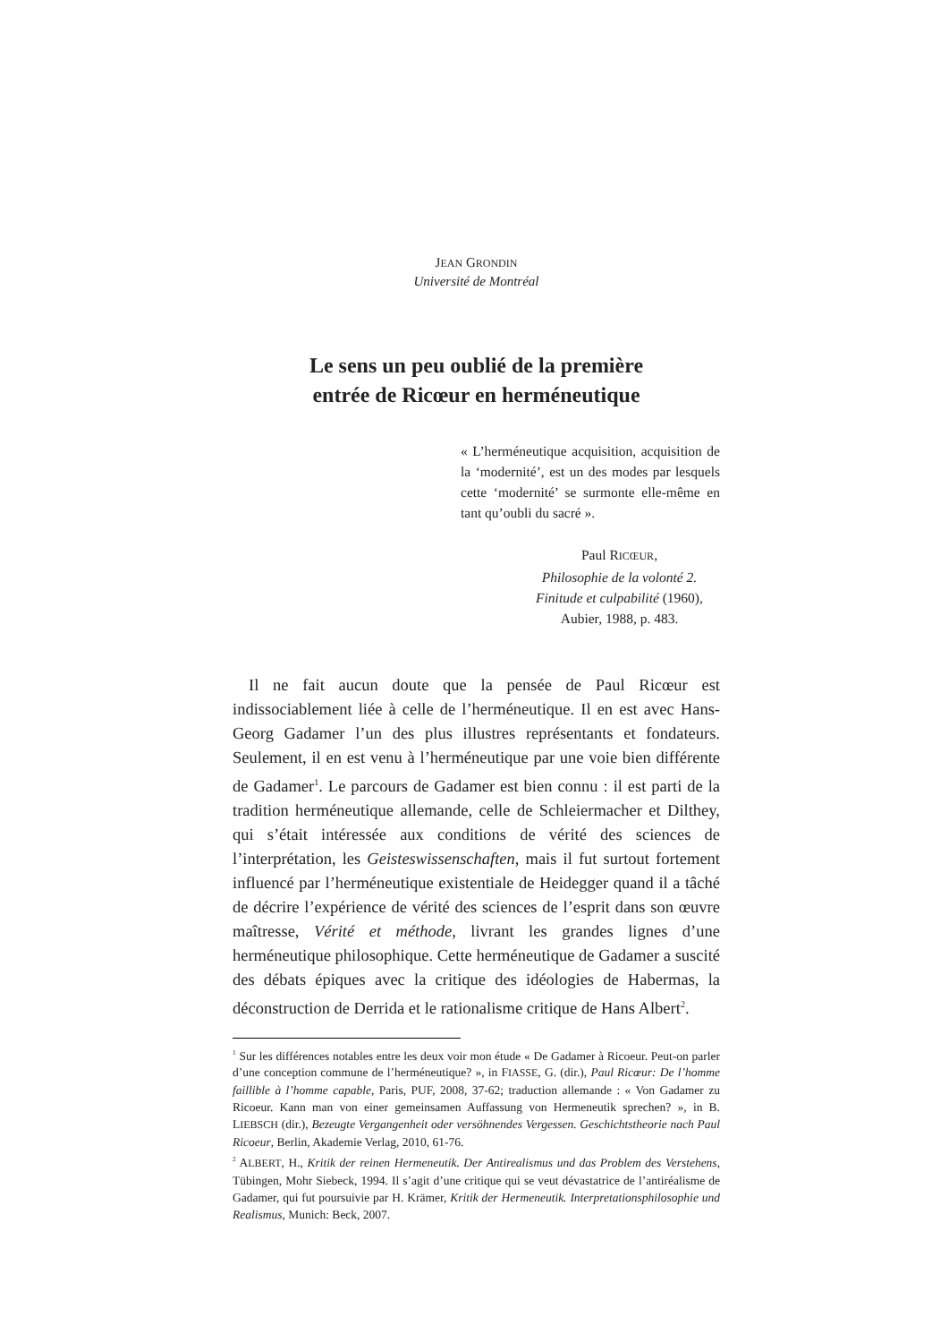JEAN GRONDIN
Université de Montréal
Le sens un peu oublié de la première
entrée de Ricœur en herméneutique
« L’herméneutique acquisition, acquisition de la ‘modernité’, est un des modes par lesquels cette ‘modernité’ se surmonte elle-même en tant qu’oubli du sacré ».
Paul RICŒUR,
Philosophie de la volonté 2.
Finitude et culpabilité (1960),
Aubier, 1988, p. 483.
Il ne fait aucun doute que la pensée de Paul Ricœur est indissociablement liée à celle de l’herméneutique. Il en est avec Hans-Georg Gadamer l’un des plus illustres représentants et fondateurs. Seulement, il en est venu à l’herméneutique par une voie bien différente de Gadamer<sup>1</sup>. Le parcours de Gadamer est bien connu : il est parti de la tradition herméneutique allemande, celle de Schleiermacher et Dilthey, qui s’était intéressée aux conditions de vérité des sciences de l’interprétation, les Geisteswissenschaften, mais il fut surtout fortement influencé par l’herméneutique existentiale de Heidegger quand il a tâché de décrire l’expérience de vérité des sciences de l’esprit dans son œuvre maîtresse, Vérité et méthode, livrant les grandes lignes d’une herméneutique philosophique. Cette herméneutique de Gadamer a suscité des débats épiques avec la critique des idéologies de Habermas, la déconstruction de Derrida et le rationalisme critique de Hans Albert<sup>2</sup>.
<sup>1</sup> Sur les différences notables entre les deux voir mon étude « De Gadamer à Ricoeur. Peut-on parler d’une conception commune de l’herméneutique? », in FIASSE, G. (dir.), Paul Ricœur: De l’homme faillible à l’homme capable, Paris, PUF, 2008, 37-62; traduction allemande : « Von Gadamer zu Ricoeur. Kann man von einer gemeinsamen Auffassung von Hermeneutik sprechen? », in B. LIEBSCH (dir.), Bezeugte Vergangenheit oder versöhnendes Vergessen. Geschichtstheorie nach Paul Ricoeur, Berlin, Akademie Verlag, 2010, 61-76.
<sup>2</sup> ALBERT, H., Kritik der reinen Hermeneutik. Der Antirealismus und das Problem des Verstehens, Tübingen, Mohr Siebeck, 1994. Il s’agit d’une critique qui se veut dévastatrice de l’antiréalisme de Gadamer, qui fut poursuivie par H. Krämer, Kritik der Hermeneutik. Interpretationsphilosophie und Realismus, Munich: Beck, 2007.